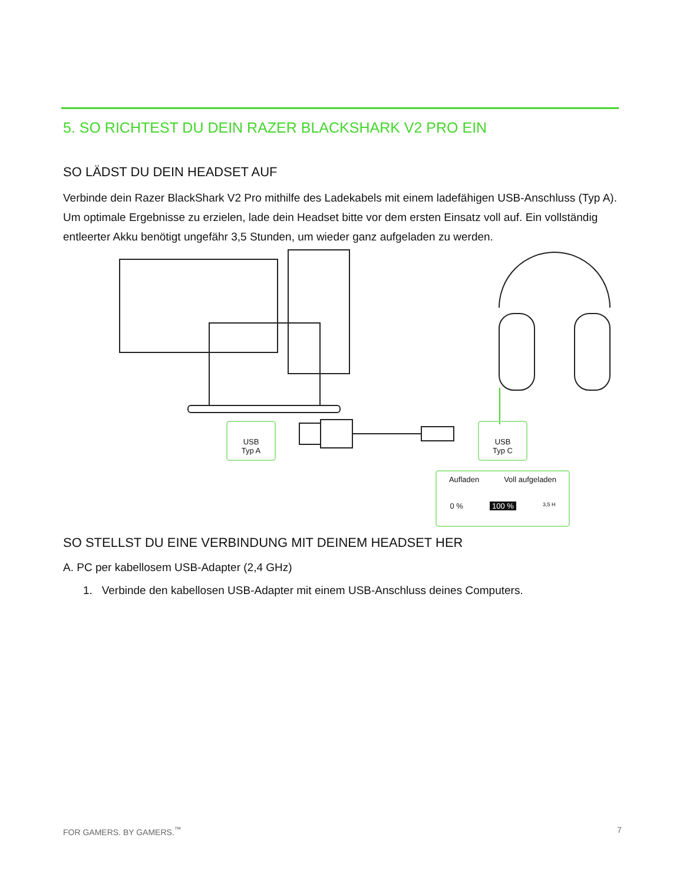5. SO RICHTEST DU DEIN RAZER BLACKSHARK V2 PRO EIN
SO LÄDST DU DEIN HEADSET AUF
Verbinde dein Razer BlackShark V2 Pro mithilfe des Ladekabels mit einem ladefähigen USB-Anschluss (Typ A). Um optimale Ergebnisse zu erzielen, lade dein Headset bitte vor dem ersten Einsatz voll auf. Ein vollständig entleerter Akku benötigt ungefähr 3,5 Stunden, um wieder ganz aufgeladen zu werden.
USB
Typ A
USB
Typ C
Aufladen Voll aufgeladen
0 % 100 % 3,5 H
SO STELLST DU EINE VERBINDUNG MIT DEINEM HEADSET HER
A. PC per kabellosem USB-Adapter (2,4 GHz)
1. Verbinde den kabellosen USB-Adapter mit einem USB-Anschluss deines Computers.
FOR GAMERS. BY GAMERS.<sup>™</sup> 7